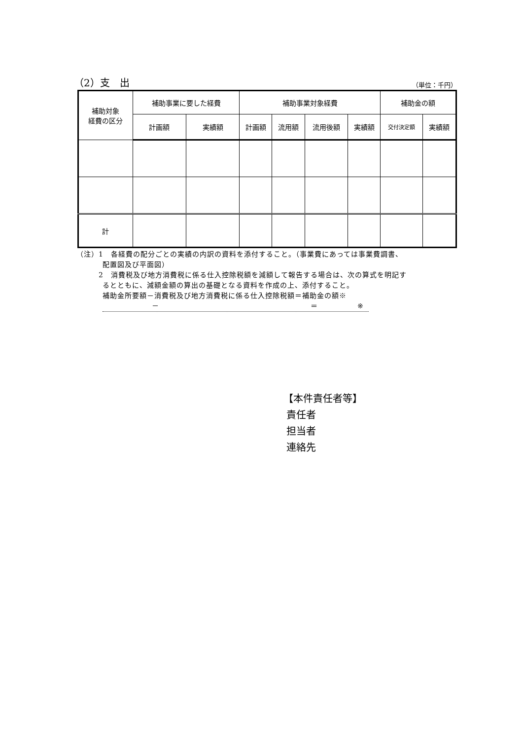（2）支　出 （単位：千円）
| 補助対象 経費の区分 | 補助事業に要した経費 | | 補助事業対象経費 | | | | 補助金の額 | |
| --- | --- | --- | --- | --- | --- | --- | --- | --- |
| | 計画額 | 実績額 | 計画額 | 流用額 | 流用後額 | 実績額 | 交付決定額 | 実績額 |
| 計 | | | | | | | | |
（注）1　各経費の配分ごとの実績の内訳の資料を添付すること。（事業費にあっては事業費調書、
配置図及び平面図）
2　消費税及び地方消費税に係る仕入控除税額を減額して報告する場合は、次の算式を明記す
るとともに、減額金額の算出の基礎となる資料を作成の上、添付すること。
補助金所要額－消費税及び地方消費税に係る仕入控除税額＝補助金の額※
－ ＝ ※
【本件責任者等】
責任者
担当者
連絡先